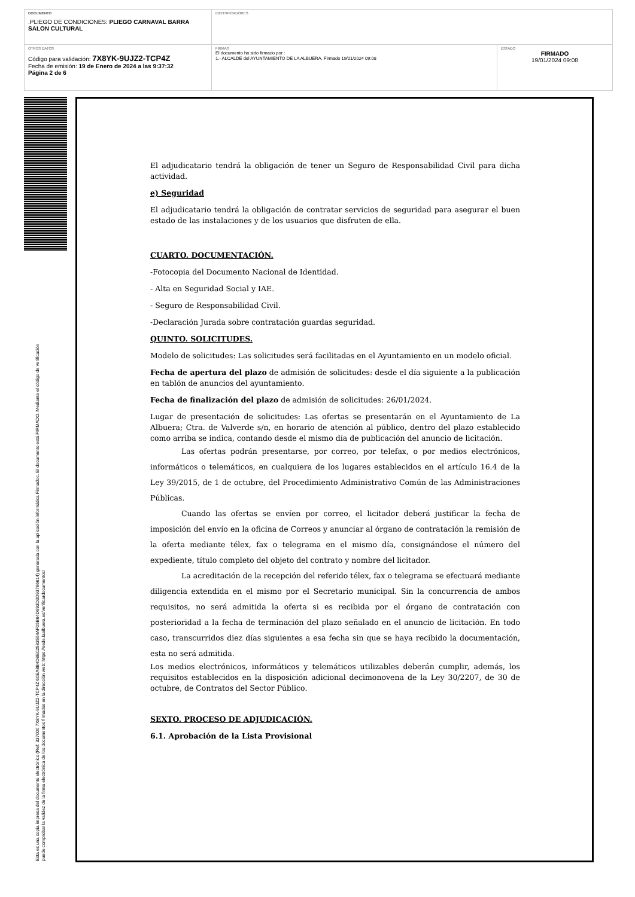| DOCUMENTO .PLIEGO DE CONDICIONES: PLIEGO CARNAVAL BARRA SALON CULTURAL | IDENTIFICADORES | |
| OTROS DATOS Código para validación: 7X8YK-9UJZ2-TCP4Z Fecha de emisión: 19 de Enero de 2024 a las 9:37:32 Página 2 de 6 | FIRMAS El documento ha sido firmado por : 1.- ALCALDE del AYUNTAMIENTO DE LA ALBUERA. Firmado 19/01/2024 09:08 | ESTADO FIRMADO 19/01/2024 09:08 |
Esta es una copia impresa del documento electrónico (Ref: 337000 7X8YK-9UJZ2-TCP4Z 60EA8B4D8E02583554AF05B64D993D3D93766614) generada con la aplicación informática Firmadoc. El documento está FIRMADO. Mediante el código de verificación
puede comprobar la validez de la firma electrónica de los documentos firmados en la dirección web: https://sede.laalbuera.es/verificardocumentos/
El adjudicatario tendrá la obligación de tener un Seguro de Responsabilidad Civil para dicha actividad.
e) Seguridad
El adjudicatario tendrá la obligación de contratar servicios de seguridad para asegurar el buen estado de las instalaciones y de los usuarios que disfruten de ella.
CUARTO. DOCUMENTACIÓN.
-Fotocopia del Documento Nacional de Identidad.
- Alta en Seguridad Social y IAE.
- Seguro de Responsabilidad Civil.
-Declaración Jurada sobre contratación guardas seguridad.
QUINTO. SOLICITUDES.
Modelo de solicitudes: Las solicitudes será facilitadas en el Ayuntamiento en un modelo oficial.
Fecha de apertura del plazo de admisión de solicitudes: desde el día siguiente a la publicación en tablón de anuncios del ayuntamiento.
Fecha de finalización del plazo de admisión de solicitudes: 26/01/2024.
Lugar de presentación de solicitudes: Las ofertas se presentarán en el Ayuntamiento de La Albuera; Ctra. de Valverde s/n, en horario de atención al público, dentro del plazo establecido como arriba se indica, contando desde el mismo día de publicación del anuncio de licitación.
Las ofertas podrán presentarse, por correo, por telefax, o por medios electrónicos, informáticos o telemáticos, en cualquiera de los lugares establecidos en el artículo 16.4 de la Ley 39/2015, de 1 de octubre, del Procedimiento Administrativo Común de las Administraciones Públicas.
Cuando las ofertas se envíen por correo, el licitador deberá justificar la fecha de imposición del envío en la oficina de Correos y anunciar al órgano de contratación la remisión de la oferta mediante télex, fax o telegrama en el mismo día, consignándose el número del expediente, título completo del objeto del contrato y nombre del licitador.
La acreditación de la recepción del referido télex, fax o telegrama se efectuará mediante diligencia extendida en el mismo por el Secretario municipal. Sin la concurrencia de ambos requisitos, no será admitida la oferta si es recibida por el órgano de contratación con posterioridad a la fecha de terminación del plazo señalado en el anuncio de licitación. En todo caso, transcurridos diez días siguientes a esa fecha sin que se haya recibido la documentación, esta no será admitida.
Los medios electrónicos, informáticos y telemáticos utilizables deberán cumplir, además, los requisitos establecidos en la disposición adicional decimonovena de la Ley 30/2207, de 30 de octubre, de Contratos del Sector Público.
SEXTO. PROCESO DE ADJUDICACIÓN.
6.1. Aprobación de la Lista Provisional